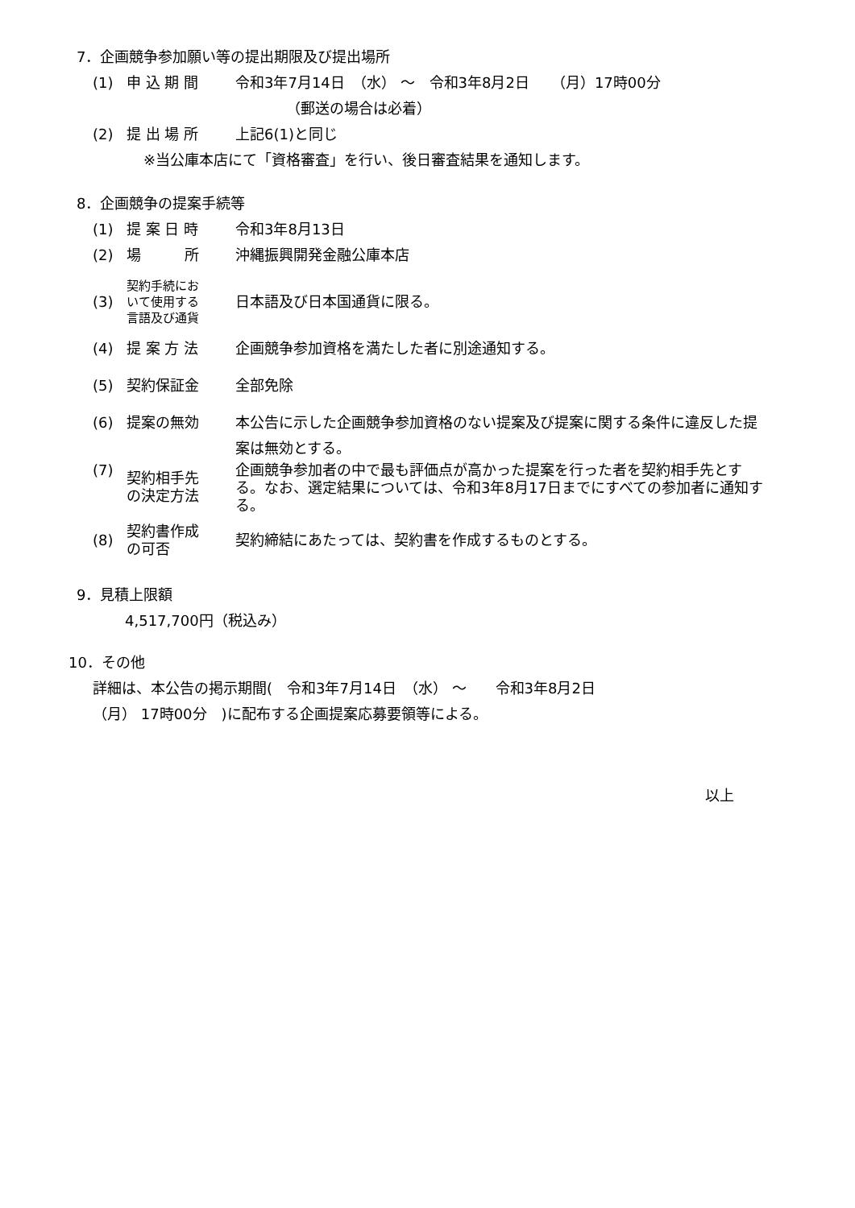7．企画競争参加願い等の提出期限及び提出場所
(1) 申 込 期 間 令和3年7月14日　（水） ～　令和3年8月2日　　（月）17時00分
　　　　（郵送の場合は必着）
(2) 提 出 場 所 上記6(1)と同じ
※当公庫本店にて「資格審査」を行い、後日審査結果を通知します。
8．企画競争の提案手続等
(1) 提 案 日 時 令和3年8月13日
(2) 場　　　所 沖縄振興開発金融公庫本店
(3) 契約手続にお
いて使用する
言語及び通貨 日本語及び日本国通貨に限る。
(4) 提 案 方 法 企画競争参加資格を満たした者に別途通知する。
(5) 契約保証金 全部免除
(6) 提案の無効 本公告に示した企画競争参加資格のない提案及び提案に関する条件に違反した提案は無効とする。
(7) 契約相手先
の決定方法 企画競争参加者の中で最も評価点が高かった提案を行った者を契約相手先とする。なお、選定結果については、令和3年8月17日までにすべての参加者に通知する。
(8) 契約書作成
の可否 契約締結にあたっては、契約書を作成するものとする。
9．見積上限額
4,517,700円（税込み）
10．その他
詳細は、本公告の掲示期間(　令和3年7月14日　（水） ～　　令和3年8月2日
（月） 17時00分　)に配布する企画提案応募要領等による。
以上